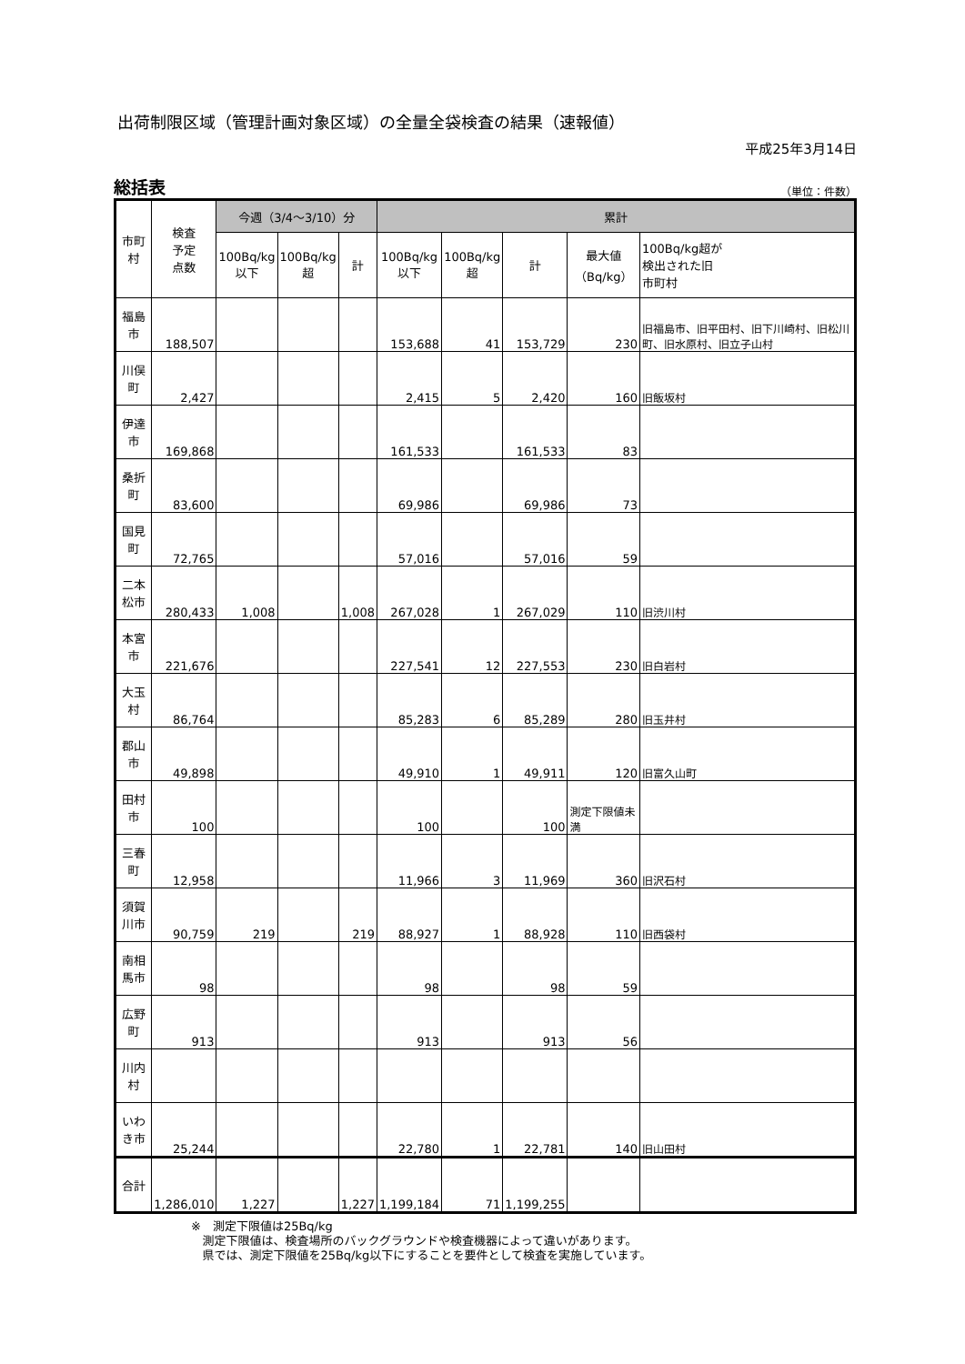出荷制限区域（管理計画対象区域）の全量全袋検査の結果（速報値）
平成25年3月14日
総括表 （単位：件数）
| 市町村 | 検査 予定 点数 | 今週（3/4～3/10）分 | | | 累計 | | | | |
| --- | --- | --- | --- | --- | --- | --- | --- | --- | --- |
| | | 100Bq/kg 以下 | 100Bq/kg 超 | 計 | 100Bq/kg 以下 | 100Bq/kg 超 | 計 | 最大値 （Bq/kg） | 100Bq/kg超が 検出された旧 市町村 |
| 福島市 | 188,507 | | | | 153,688 | 41 | 153,729 | 230 | 旧福島市、旧平田村、旧下川崎村、旧松川町、旧水原村、旧立子山村 |
| 川俣町 | 2,427 | | | | 2,415 | 5 | 2,420 | 160 | 旧飯坂村 |
| 伊達市 | 169,868 | | | | 161,533 | | 161,533 | 83 | |
| 桑折町 | 83,600 | | | | 69,986 | | 69,986 | 73 | |
| 国見町 | 72,765 | | | | 57,016 | | 57,016 | 59 | |
| 二本松市 | 280,433 | 1,008 | | 1,008 | 267,028 | 1 | 267,029 | 110 | 旧渋川村 |
| 本宮市 | 221,676 | | | | 227,541 | 12 | 227,553 | 230 | 旧白岩村 |
| 大玉村 | 86,764 | | | | 85,283 | 6 | 85,289 | 280 | 旧玉井村 |
| 郡山市 | 49,898 | | | | 49,910 | 1 | 49,911 | 120 | 旧富久山町 |
| 田村市 | 100 | | | | 100 | | 100 | 測定下限値未満 | |
| 三春町 | 12,958 | | | | 11,966 | 3 | 11,969 | 360 | 旧沢石村 |
| 須賀川市 | 90,759 | 219 | | 219 | 88,927 | 1 | 88,928 | 110 | 旧西袋村 |
| 南相馬市 | 98 | | | | 98 | | 98 | 59 | |
| 広野町 | 913 | | | | 913 | | 913 | 56 | |
| 川内村 | | | | | | | | | |
| いわき市 | 25,244 | | | | 22,780 | 1 | 22,781 | 140 | 旧山田村 |
| 合計 | 1,286,010 | 1,227 | | 1,227 | 1,199,184 | 71 | 1,199,255 | | |
※　測定下限値は25Bq/kg
測定下限値は、検査場所のバックグラウンドや検査機器によって違いがあります。
県では、測定下限値を25Bq/kg以下にすることを要件として検査を実施しています。